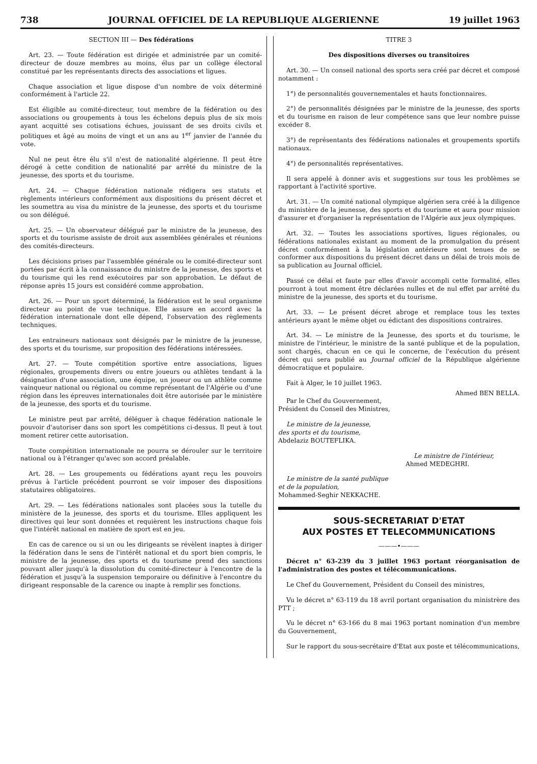738 JOURNAL OFFICIEL DE LA REPUBLIQUE ALGERIENNE 19 juillet 1963
SECTION III — Des fédérations
Art. 23. — Toute fédération est dirigée et administrée par un comité-directeur de douze membres au moins, élus par un collège électoral constitué par les représentants directs des associations et ligues.
Chaque association et ligue dispose d'un nombre de voix déterminé conformément à l'article 22.
Est éligible au comité-directeur, tout membre de la fédération ou des associations ou groupements à tous les échelons depuis plus de six mois ayant acquitté ses cotisations échues, jouissant de ses droits civils et politiques et âgé au moins de vingt et un ans au 1<sup>er</sup> janvier de l'année du vote.
Nul ne peut être élu s'il n'est de nationalité algérienne. Il peut être dérogé à cette condition de nationalité par arrêté du ministre de la jeunesse, des sports et du tourisme.
Art. 24. — Chaque fédération nationale rédigera ses statuts et règlements intérieurs conformément aux dispositions du présent décret et les soumettra au visa du ministre de la jeunesse, des sports et du tourisme ou son délégué.
Art. 25. — Un observateur délégué par le ministre de la jeunesse, des sports et du tourisme assiste de droit aux assemblées générales et réunions des comités-directeurs.
Les décisions prises par l'assemblée générale ou le comité-directeur sont portées par écrit à la connaissance du ministre de la jeunesse, des sports et du tourisme qui les rend exécutoires par son approbation. Le défaut de réponse après 15 jours est considéré comme approbation.
Art. 26. — Pour un sport déterminé, la fédération est le seul organisme directeur au point de vue technique. Elle assure en accord avec la fédération internationale dont elle dépend, l'observation des règlements techniques.
Les entraineurs nationaux sont désignés par le ministre de la jeunesse, des sports et du tourisme, sur proposition des fédérations intéressées.
Art. 27. — Toute compétition sportive entre associations, ligues régionales, groupements divers ou entre joueurs ou athlètes tendant à la désignation d'une association, une équipe, un joueur ou un athlète comme vainqueur national ou régional ou comme représentant de l'Algérie ou d'une région dans les épreuves internationales doit être autorisée par le ministère de la jeunesse, des sports et du tourisme.
Le ministre peut par arrêté, déléguer à chaque fédération nationale le pouvoir d'autoriser dans son sport les compétitions ci-dessus. Il peut à tout moment retirer cette autorisation.
Toute compétition internationale ne pourra se dérouler sur le territoire national ou à l'étranger qu'avec son accord préalable.
Art. 28. — Les groupements ou fédérations ayant reçu les pouvoirs prévus à l'article précédent pourront se voir imposer des dispositions statutaires obligatoires.
Art. 29. — Les fédérations nationales sont placées sous la tutelle du ministère de la jeunesse, des sports et du tourisme. Elles appliquent les directives qui leur sont données et requièrent les instructions chaque fois que l'intérêt national en matière de sport est en jeu.
En cas de carence ou si un ou les dirigeants se révèlent inaptes à diriger la fédération dans le sens de l'intérêt national et du sport bien compris, le ministre de la jeunesse, des sports et du tourisme prend des sanctions pouvant aller jusqu'à la dissolution du comité-directeur à l'encontre de la fédération et jusqu'à la suspension temporaire ou définitive à l'encontre du dirigeant responsable de la carence ou inapte à remplir ses fonctions.
TITRE 3
Des dispositions diverses ou transitoires
Art. 30. — Un conseil national des sports sera créé par décret et composé notamment :
1°) de personnalités gouvernementales et hauts fonctionnaires.
2°) de personnalités désignées par le ministre de la jeunesse, des sports et du tourisme en raison de leur compétence sans que leur nombre puisse excéder 8.
3°) de représentants des fédérations nationales et groupements sportifs nationaux.
4°) de personnalités représentatives.
Il sera appelé à donner avis et suggestions sur tous les problèmes se rapportant à l'activité sportive.
Art. 31. — Un comité national olympique algérien sera créé à la diligence du ministère de la jeunesse, des sports et du tourisme et aura pour mission d'assurer et d'organiser la représentation de l'Algérie aux jeux olympiques.
Art. 32. — Toutes les associations sportives, ligues régionales, ou fédérations nationales existant au moment de la promulgation du présent décret conformément à la législation antérieure sont tenues de se conformer aux dispositions du présent décret dans un délai de trois mois de sa publication au Journal officiel.
Passé ce délai et faute par elles d'avoir accompli cette formalité, elles pourront à tout moment être déclarées nulles et de nul effet par arrêté du ministre de la jeunesse, des sports et du tourisme.
Art. 33. — Le présent décret abroge et remplace tous les textes antérieurs ayant le même objet ou édictant des dispositions contraires.
Art. 34. — Le ministre de la Jeunesse, des sports et du tourisme, le ministre de l'intérieur, le ministre de la santé publique et de la population, sont chargés, chacun en ce qui le concerne, de l'exécution du présent décret qui sera publié au Journal officiel de la République algérienne démocratique et populaire.
Fait à Alger, le 10 juillet 1963.
Ahmed BEN BELLA.
Par le Chef du Gouvernement,
Président du Conseil des Ministres,
Le ministre de la jeunesse,
des sports et du tourisme,
Abdelaziz BOUTEFLIKA.
Le ministre de l'intérieur,
Ahmed MEDEGHRI.
Le ministre de la santé publique
et de la population,
Mohammed-Seghir NEKKACHE.
SOUS-SECRETARIAT D'ETAT
AUX POSTES ET TELECOMMUNICATIONS
———•———
Décret n° 63-239 du 3 juillet 1963 portant réorganisation de l'administration des postes et télécommunications.
Le Chef du Gouvernement, Président du Conseil des ministres,
Vu le décret n° 63-119 du 18 avril portant organisation du ministrère des PTT ;
Vu le décret n° 63-166 du 8 mai 1963 portant nomination d'un membre du Gouvernement,
Sur le rapport du sous-secrétaire d'Etat aux poste et télécommunications,